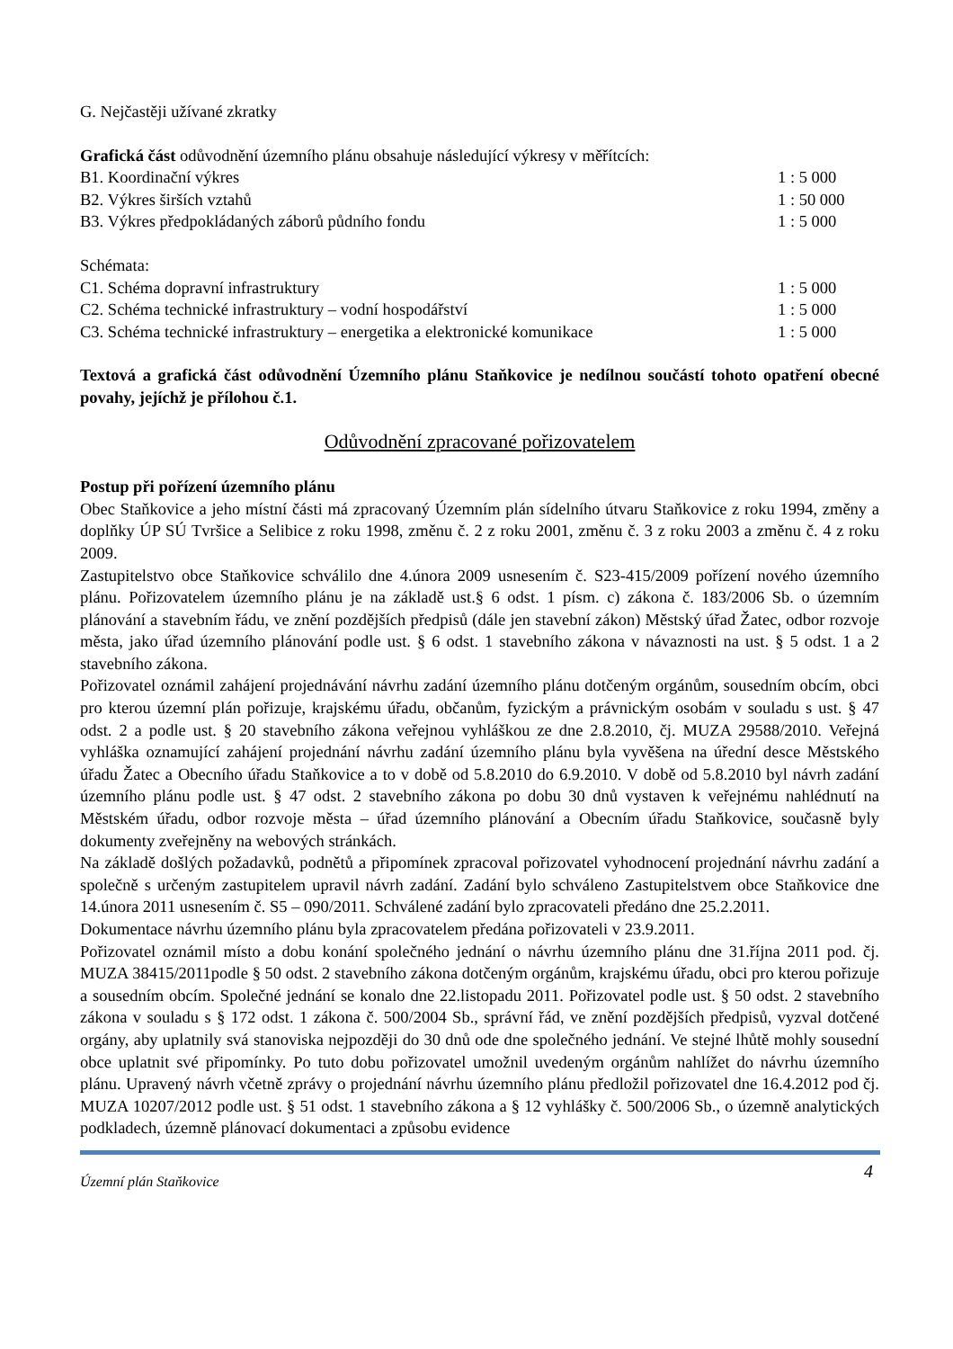G. Nejčastěji užívané zkratky
Grafická část odůvodnění územního plánu obsahuje následující výkresy v měřítcích:
B1. Koordinační výkres 1 : 5 000
B2. Výkres širších vztahů 1 : 50 000
B3. Výkres předpokládaných záborů půdního fondu 1 : 5 000
Schémata:
C1. Schéma dopravní infrastruktury 1 : 5 000
C2. Schéma technické infrastruktury – vodní hospodářství 1 : 5 000
C3. Schéma technické infrastruktury – energetika a elektronické komunikace 1 : 5 000
Textová a grafická část odůvodnění Územního plánu Staňkovice je nedílnou součástí tohoto opatření obecné povahy, jejíchž je přílohou č.1.
Odůvodnění zpracované pořizovatelem
Postup při pořízení územního plánu
Obec Staňkovice a jeho místní části má zpracovaný Územním plán sídelního útvaru Staňkovice z roku 1994, změny a doplňky ÚP SÚ Tvršice a Selibice z roku 1998, změnu č. 2 z roku 2001, změnu č. 3 z roku 2003 a změnu č. 4 z roku 2009.
Zastupitelstvo obce Staňkovice schválilo dne 4.února 2009 usnesením č. S23-415/2009 pořízení nového územního plánu. Pořizovatelem územního plánu je na základě ust.§ 6 odst. 1 písm. c) zákona č. 183/2006 Sb. o územním plánování a stavebním řádu, ve znění pozdějších předpisů (dále jen stavební zákon) Městský úřad Žatec, odbor rozvoje města, jako úřad územního plánování podle ust. § 6 odst. 1 stavebního zákona v návaznosti na ust. § 5 odst. 1 a 2 stavebního zákona.
Pořizovatel oznámil zahájení projednávání návrhu zadání územního plánu dotčeným orgánům, sousedním obcím, obci pro kterou územní plán pořizuje, krajskému úřadu, občanům, fyzickým a právnickým osobám v souladu s ust. § 47 odst. 2 a podle ust. § 20 stavebního zákona veřejnou vyhláškou ze dne 2.8.2010, čj. MUZA 29588/2010. Veřejná vyhláška oznamující zahájení projednání návrhu zadání územního plánu byla vyvěšena na úřední desce Městského úřadu Žatec a Obecního úřadu Staňkovice a to v době od 5.8.2010 do 6.9.2010. V době od 5.8.2010 byl návrh zadání územního plánu podle ust. § 47 odst. 2 stavebního zákona po dobu 30 dnů vystaven k veřejnému nahlédnutí na Městském úřadu, odbor rozvoje města – úřad územního plánování a Obecním úřadu Staňkovice, současně byly dokumenty zveřejněny na webových stránkách.
Na základě došlých požadavků, podnětů a připomínek zpracoval pořizovatel vyhodnocení projednání návrhu zadání a společně s určeným zastupitelem upravil návrh zadání. Zadání bylo schváleno Zastupitelstvem obce Staňkovice dne 14.února 2011 usnesením č. S5 – 090/2011. Schválené zadání bylo zpracovateli předáno dne 25.2.2011.
Dokumentace návrhu územního plánu byla zpracovatelem předána pořizovateli v 23.9.2011.
Pořizovatel oznámil místo a dobu konání společného jednání o návrhu územního plánu dne 31.října 2011 pod. čj. MUZA 38415/2011podle § 50 odst. 2 stavebního zákona dotčeným orgánům, krajskému úřadu, obci pro kterou pořizuje a sousedním obcím. Společné jednání se konalo dne 22.listopadu 2011. Pořizovatel podle ust. § 50 odst. 2 stavebního zákona v souladu s § 172 odst. 1 zákona č. 500/2004 Sb., správní řád, ve znění pozdějších předpisů, vyzval dotčené orgány, aby uplatnily svá stanoviska nejpozději do 30 dnů ode dne společného jednání. Ve stejné lhůtě mohly sousední obce uplatnit své připomínky. Po tuto dobu pořizovatel umožnil uvedeným orgánům nahlížet do návrhu územního plánu. Upravený návrh včetně zprávy o projednání návrhu územního plánu předložil pořizovatel dne 16.4.2012 pod čj. MUZA 10207/2012 podle ust. § 51 odst. 1 stavebního zákona a § 12 vyhlášky č. 500/2006 Sb., o územně analytických podkladech, územně plánovací dokumentaci a způsobu evidence
Územní plán Staňkovice 4